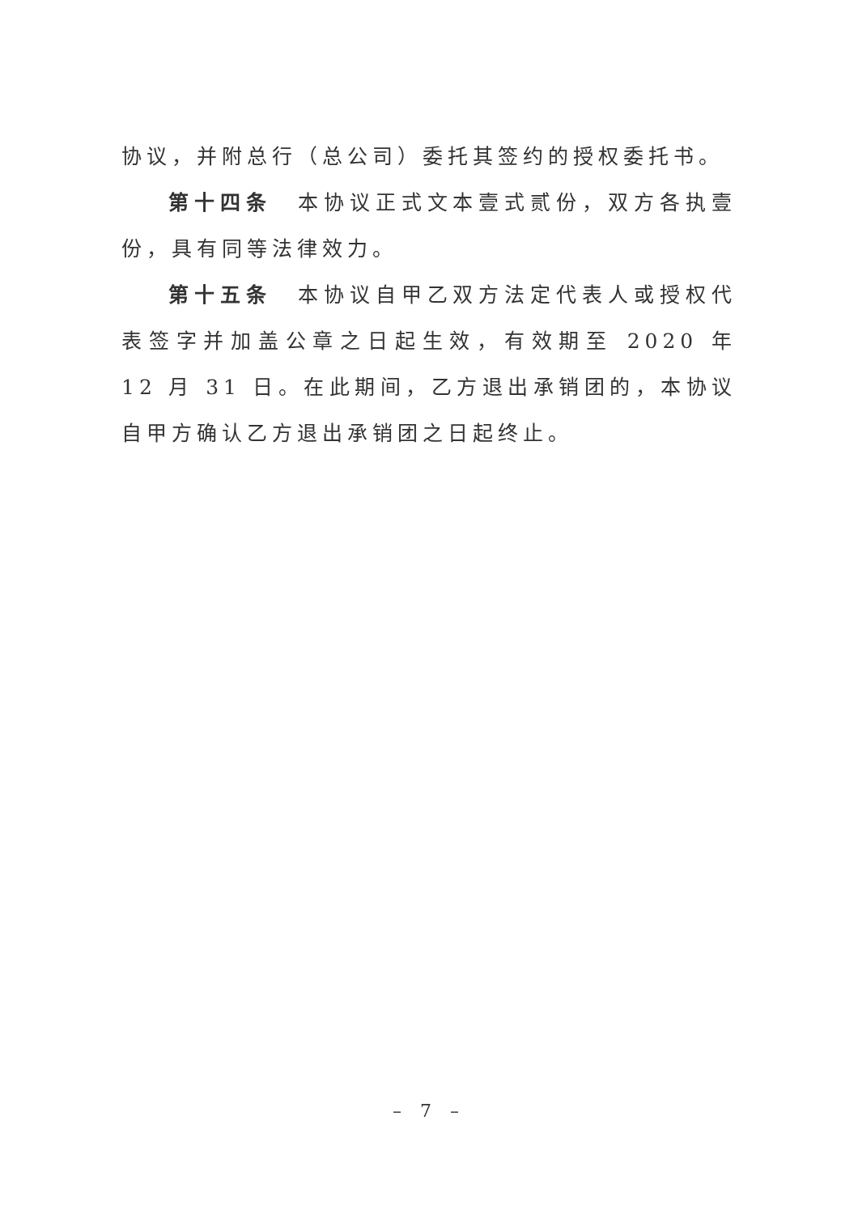协议，并附总行（总公司）委托其签约的授权委托书。
第十四条　本协议正式文本壹式贰份，双方各执壹份，具有同等法律效力。
第十五条　本协议自甲乙双方法定代表人或授权代表签字并加盖公章之日起生效，有效期至 2020 年 12 月 31 日。在此期间，乙方退出承销团的，本协议自甲方确认乙方退出承销团之日起终止。
– 7 –